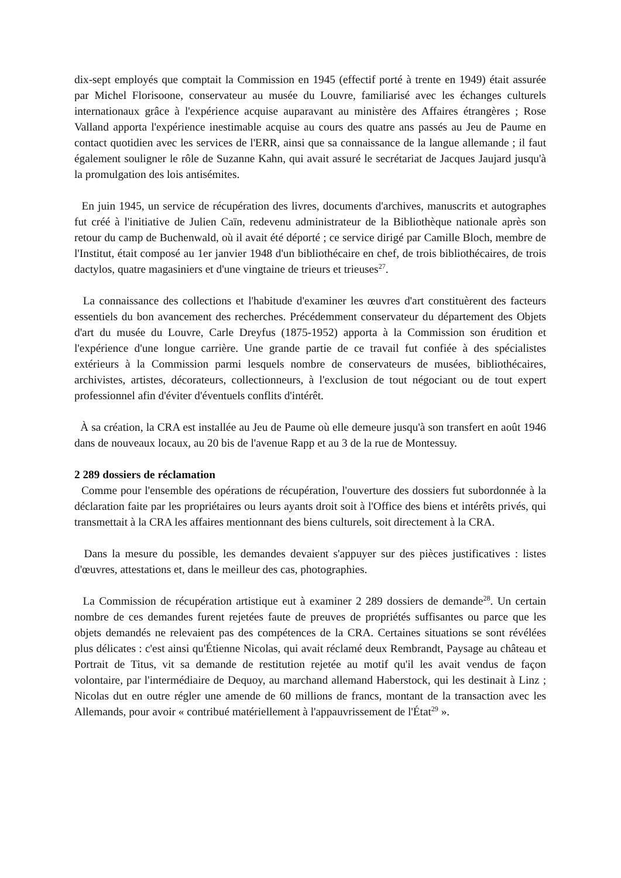dix-sept employés que comptait la Commission en 1945 (effectif porté à trente en 1949) était assurée par Michel Florisoone, conservateur au musée du Louvre, familiarisé avec les échanges culturels internationaux grâce à l'expérience acquise auparavant au ministère des Affaires étrangères ; Rose Valland apporta l'expérience inestimable acquise au cours des quatre ans passés au Jeu de Paume en contact quotidien avec les services de l'ERR, ainsi que sa connaissance de la langue allemande ; il faut également souligner le rôle de Suzanne Kahn, qui avait assuré le secrétariat de Jacques Jaujard jusqu'à la promulgation des lois antisémites.
En juin 1945, un service de récupération des livres, documents d'archives, manuscrits et autographes fut créé à l'initiative de Julien Caïn, redevenu administrateur de la Bibliothèque nationale après son retour du camp de Buchenwald, où il avait été déporté ; ce service dirigé par Camille Bloch, membre de l'Institut, était composé au 1er janvier 1948 d'un bibliothécaire en chef, de trois bibliothécaires, de trois dactylos, quatre magasiniers et d'une vingtaine de trieurs et trieuses<sup>27</sup>.
La connaissance des collections et l'habitude d'examiner les œuvres d'art constituèrent des facteurs essentiels du bon avancement des recherches. Précédemment conservateur du département des Objets d'art du musée du Louvre, Carle Dreyfus (1875-1952) apporta à la Commission son érudition et l'expérience d'une longue carrière. Une grande partie de ce travail fut confiée à des spécialistes extérieurs à la Commission parmi lesquels nombre de conservateurs de musées, bibliothécaires, archivistes, artistes, décorateurs, collectionneurs, à l'exclusion de tout négociant ou de tout expert professionnel afin d'éviter d'éventuels conflits d'intérêt.
À sa création, la CRA est installée au Jeu de Paume où elle demeure jusqu'à son transfert en août 1946 dans de nouveaux locaux, au 20 bis de l'avenue Rapp et au 3 de la rue de Montessuy.
2 289 dossiers de réclamation
Comme pour l'ensemble des opérations de récupération, l'ouverture des dossiers fut subordonnée à la déclaration faite par les propriétaires ou leurs ayants droit soit à l'Office des biens et intérêts privés, qui transmettait à la CRA les affaires mentionnant des biens culturels, soit directement à la CRA.
Dans la mesure du possible, les demandes devaient s'appuyer sur des pièces justificatives : listes d'œuvres, attestations et, dans le meilleur des cas, photographies.
La Commission de récupération artistique eut à examiner 2 289 dossiers de demande<sup>28</sup>. Un certain nombre de ces demandes furent rejetées faute de preuves de propriétés suffisantes ou parce que les objets demandés ne relevaient pas des compétences de la CRA. Certaines situations se sont révélées plus délicates : c'est ainsi qu'Étienne Nicolas, qui avait réclamé deux Rembrandt, Paysage au château et Portrait de Titus, vit sa demande de restitution rejetée au motif qu'il les avait vendus de façon volontaire, par l'intermédiaire de Dequoy, au marchand allemand Haberstock, qui les destinait à Linz ; Nicolas dut en outre régler une amende de 60 millions de francs, montant de la transaction avec les Allemands, pour avoir « contribué matériellement à l'appauvrissement de l'État<sup>29</sup> ».